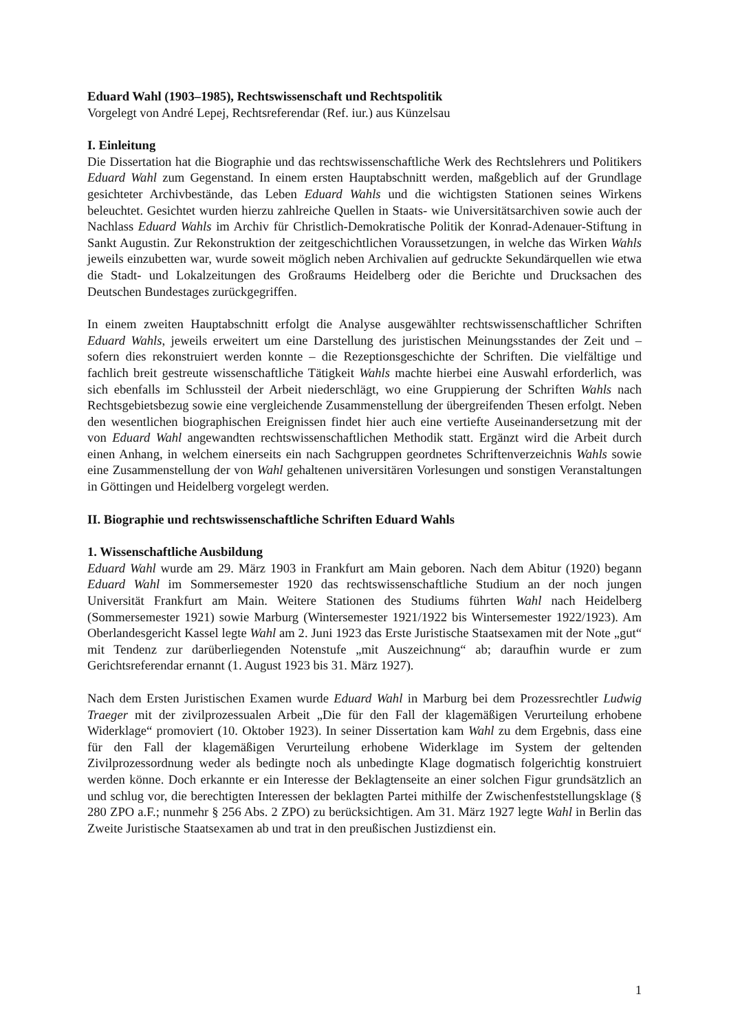Eduard Wahl (1903–1985), Rechtswissenschaft und Rechtspolitik
Vorgelegt von André Lepej, Rechtsreferendar (Ref. iur.) aus Künzelsau
I. Einleitung
Die Dissertation hat die Biographie und das rechtswissenschaftliche Werk des Rechtslehrers und Politikers Eduard Wahl zum Gegenstand. In einem ersten Hauptabschnitt werden, maßgeblich auf der Grundlage gesichteter Archivbestände, das Leben Eduard Wahls und die wichtigsten Stationen seines Wirkens beleuchtet. Gesichtet wurden hierzu zahlreiche Quellen in Staats- wie Universitätsarchiven sowie auch der Nachlass Eduard Wahls im Archiv für Christlich-Demokratische Politik der Konrad-Adenauer-Stiftung in Sankt Augustin. Zur Rekonstruktion der zeitgeschichtlichen Voraussetzungen, in welche das Wirken Wahls jeweils einzubetten war, wurde soweit möglich neben Archivalien auf gedruckte Sekundärquellen wie etwa die Stadt- und Lokalzeitungen des Großraums Heidelberg oder die Berichte und Drucksachen des Deutschen Bundestages zurückgegriffen.
In einem zweiten Hauptabschnitt erfolgt die Analyse ausgewählter rechtswissenschaftlicher Schriften Eduard Wahls, jeweils erweitert um eine Darstellung des juristischen Meinungsstandes der Zeit und – sofern dies rekonstruiert werden konnte – die Rezeptionsgeschichte der Schriften. Die vielfältige und fachlich breit gestreute wissenschaftliche Tätigkeit Wahls machte hierbei eine Auswahl erforderlich, was sich ebenfalls im Schlussteil der Arbeit niederschlägt, wo eine Gruppierung der Schriften Wahls nach Rechtsgebietsbezug sowie eine vergleichende Zusammenstellung der übergreifenden Thesen erfolgt. Neben den wesentlichen biographischen Ereignissen findet hier auch eine vertiefte Auseinandersetzung mit der von Eduard Wahl angewandten rechtswissenschaftlichen Methodik statt. Ergänzt wird die Arbeit durch einen Anhang, in welchem einerseits ein nach Sachgruppen geordnetes Schriftenverzeichnis Wahls sowie eine Zusammenstellung der von Wahl gehaltenen universitären Vorlesungen und sonstigen Veranstaltungen in Göttingen und Heidelberg vorgelegt werden.
II. Biographie und rechtswissenschaftliche Schriften Eduard Wahls
1. Wissenschaftliche Ausbildung
Eduard Wahl wurde am 29. März 1903 in Frankfurt am Main geboren. Nach dem Abitur (1920) begann Eduard Wahl im Sommersemester 1920 das rechtswissenschaftliche Studium an der noch jungen Universität Frankfurt am Main. Weitere Stationen des Studiums führten Wahl nach Heidelberg (Sommersemester 1921) sowie Marburg (Wintersemester 1921/1922 bis Wintersemester 1922/1923). Am Oberlandesgericht Kassel legte Wahl am 2. Juni 1923 das Erste Juristische Staatsexamen mit der Note „gut“ mit Tendenz zur darüberliegenden Notenstufe „mit Auszeichnung“ ab; daraufhin wurde er zum Gerichtsreferendar ernannt (1. August 1923 bis 31. März 1927).
Nach dem Ersten Juristischen Examen wurde Eduard Wahl in Marburg bei dem Prozessrechtler Ludwig Traeger mit der zivilprozessualen Arbeit „Die für den Fall der klagemäßigen Verurteilung erhobene Widerklage“ promoviert (10. Oktober 1923). In seiner Dissertation kam Wahl zu dem Ergebnis, dass eine für den Fall der klagemäßigen Verurteilung erhobene Widerklage im System der geltenden Zivilprozessordnung weder als bedingte noch als unbedingte Klage dogmatisch folgerichtig konstruiert werden könne. Doch erkannte er ein Interesse der Beklagtenseite an einer solchen Figur grundsätzlich an und schlug vor, die berechtigten Interessen der beklagten Partei mithilfe der Zwischenfeststellungsklage (§ 280 ZPO a.F.; nunmehr § 256 Abs. 2 ZPO) zu berücksichtigen. Am 31. März 1927 legte Wahl in Berlin das Zweite Juristische Staatsexamen ab und trat in den preußischen Justizdienst ein.
1